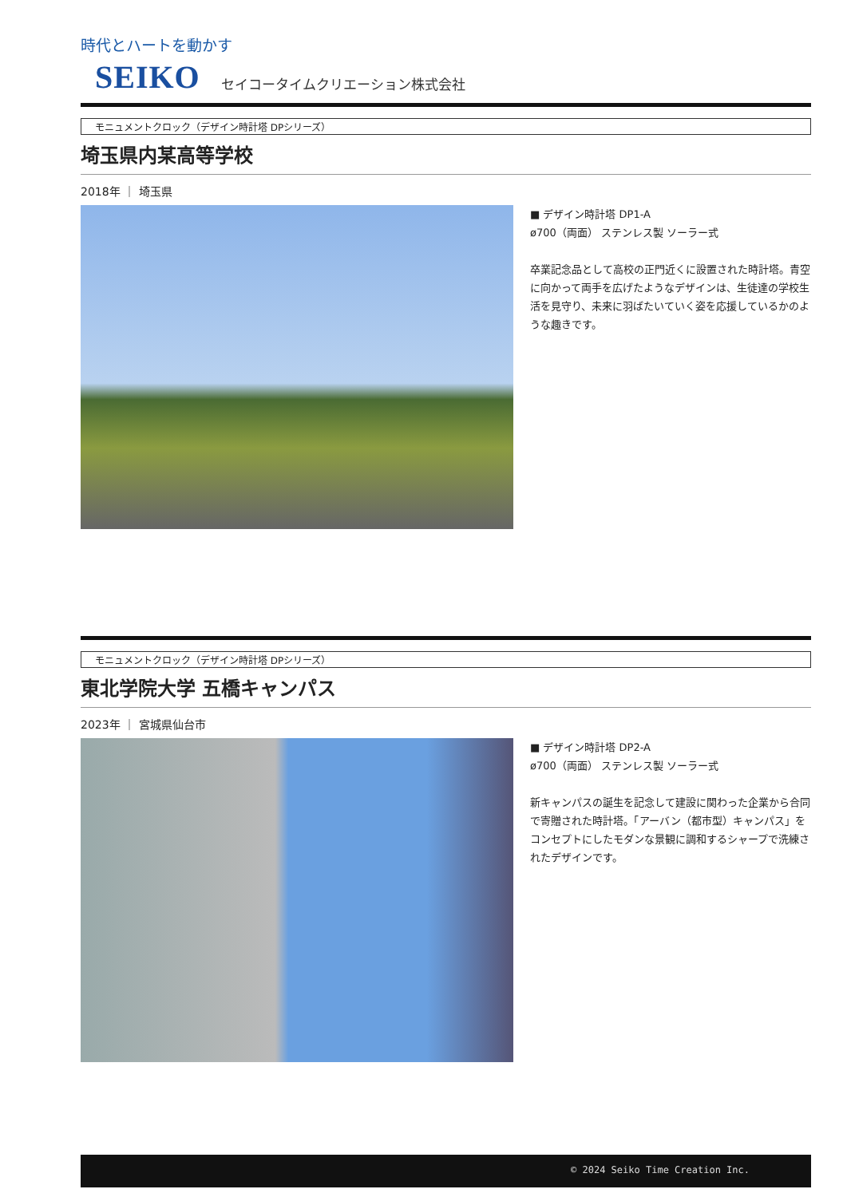時代とハートを動かす
SEIKO セイコータイムクリエーション株式会社
モニュメントクロック（デザイン時計塔 DPシリーズ）
埼玉県内某高等学校
2018年 ｜ 埼玉県
■ デザイン時計塔 DP1-A
ø700（両面） ステンレス製 ソーラー式
卒業記念品として高校の正門近くに設置された時計塔。青空に向かって両手を広げたようなデザインは、生徒達の学校生活を見守り、未来に羽ばたいていく姿を応援しているかのような趣きです。
モニュメントクロック（デザイン時計塔 DPシリーズ）
東北学院大学 五橋キャンパス
2023年 ｜ 宮城県仙台市
■ デザイン時計塔 DP2-A
ø700（両面） ステンレス製 ソーラー式
新キャンパスの誕生を記念して建設に関わった企業から合同で寄贈された時計塔。「アーバン（都市型）キャンパス」をコンセプトにしたモダンな景観に調和するシャープで洗練されたデザインです。
© 2024 Seiko Time Creation Inc.